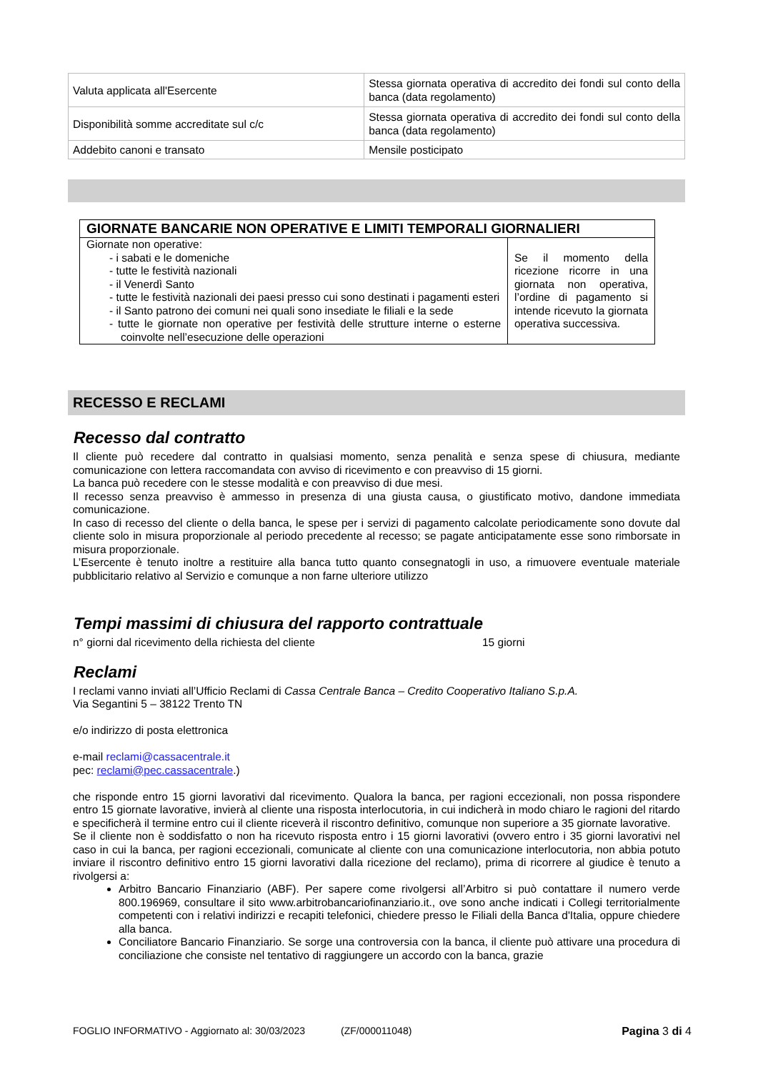| Valuta applicata all'Esercente | Stessa giornata operativa di accredito dei fondi sul conto della banca (data regolamento) |
| Disponibilità somme accreditate sul c/c | Stessa giornata operativa di accredito dei fondi sul conto della banca (data regolamento) |
| Addebito canoni e transato | Mensile posticipato |
| GIORNATE BANCARIE NON OPERATIVE E LIMITI TEMPORALI GIORNALIERI | |
| --- | --- |
| Giornate non operative: - i sabati e le domeniche - tutte le festività nazionali - il Venerdì Santo - tutte le festività nazionali dei paesi presso cui sono destinati i pagamenti esteri - il Santo patrono dei comuni nei quali sono insediate le filiali e la sede - tutte le giornate non operative per festività delle strutture interne o esterne coinvolte nell’esecuzione delle operazioni | Se il momento della ricezione ricorre in una giornata non operativa, l’ordine di pagamento si intende ricevuto la giornata operativa successiva. |
RECESSO E RECLAMI
Recesso dal contratto
Il cliente può recedere dal contratto in qualsiasi momento, senza penalità e senza spese di chiusura, mediante comunicazione con lettera raccomandata con avviso di ricevimento e con preavviso di 15 giorni.
La banca può recedere con le stesse modalità e con preavviso di due mesi.
Il recesso senza preavviso è ammesso in presenza di una giusta causa, o giustificato motivo, dandone immediata comunicazione.
In caso di recesso del cliente o della banca, le spese per i servizi di pagamento calcolate periodicamente sono dovute dal cliente solo in misura proporzionale al periodo precedente al recesso; se pagate anticipatamente esse sono rimborsate in misura proporzionale.
L’Esercente è tenuto inoltre a restituire alla banca tutto quanto consegnatogli in uso, a rimuovere eventuale materiale pubblicitario relativo al Servizio e comunque a non farne ulteriore utilizzo
Tempi massimi di chiusura del rapporto contrattuale
n° giorni dal ricevimento della richiesta del cliente 15 giorni
Reclami
I reclami vanno inviati all’Ufficio Reclami di Cassa Centrale Banca – Credito Cooperativo Italiano S.p.A.
Via Segantini 5 – 38122 Trento TN
e/o indirizzo di posta elettronica
e-mail reclami@cassacentrale.it
pec: reclami@pec.cassacentrale.)
che risponde entro 15 giorni lavorativi dal ricevimento. Qualora la banca, per ragioni eccezionali, non possa rispondere entro 15 giornate lavorative, invierà al cliente una risposta interlocutoria, in cui indicherà in modo chiaro le ragioni del ritardo e specificherà il termine entro cui il cliente riceverà il riscontro definitivo, comunque non superiore a 35 giornate lavorative.
Se il cliente non è soddisfatto o non ha ricevuto risposta entro i 15 giorni lavorativi (ovvero entro i 35 giorni lavorativi nel caso in cui la banca, per ragioni eccezionali, comunicate al cliente con una comunicazione interlocutoria, non abbia potuto inviare il riscontro definitivo entro 15 giorni lavorativi dalla ricezione del reclamo), prima di ricorrere al giudice è tenuto a rivolgersi a:
Arbitro Bancario Finanziario (ABF). Per sapere come rivolgersi all’Arbitro si può contattare il numero verde 800.196969, consultare il sito www.arbitrobancariofinanziario.it., ove sono anche indicati i Collegi territorialmente competenti con i relativi indirizzi e recapiti telefonici, chiedere presso le Filiali della Banca d'Italia, oppure chiedere alla banca.
Conciliatore Bancario Finanziario. Se sorge una controversia con la banca, il cliente può attivare una procedura di conciliazione che consiste nel tentativo di raggiungere un accordo con la banca, grazie
FOGLIO INFORMATIVO - Aggiornato al: 30/03/2023 (ZF/000011048) Pagina 3 di 4